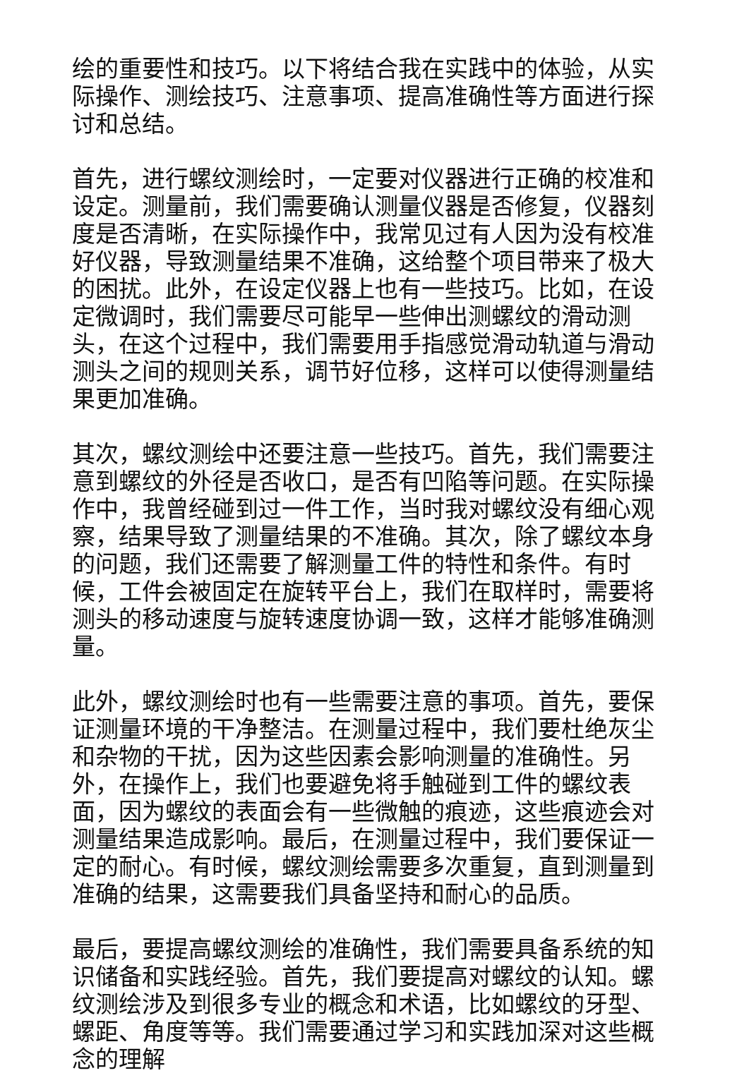绘的重要性和技巧。以下将结合我在实践中的体验，从实际操作、测绘技巧、注意事项、提高准确性等方面进行探讨和总结。
首先，进行螺纹测绘时，一定要对仪器进行正确的校准和设定。测量前，我们需要确认测量仪器是否修复，仪器刻度是否清晰，在实际操作中，我常见过有人因为没有校准好仪器，导致测量结果不准确，这给整个项目带来了极大的困扰。此外，在设定仪器上也有一些技巧。比如，在设定微调时，我们需要尽可能早一些伸出测螺纹的滑动测头，在这个过程中，我们需要用手指感觉滑动轨道与滑动测头之间的规则关系，调节好位移，这样可以使得测量结果更加准确。
其次，螺纹测绘中还要注意一些技巧。首先，我们需要注意到螺纹的外径是否收口，是否有凹陷等问题。在实际操作中，我曾经碰到过一件工作，当时我对螺纹没有细心观察，结果导致了测量结果的不准确。其次，除了螺纹本身的问题，我们还需要了解测量工件的特性和条件。有时候，工件会被固定在旋转平台上，我们在取样时，需要将测头的移动速度与旋转速度协调一致，这样才能够准确测量。
此外，螺纹测绘时也有一些需要注意的事项。首先，要保证测量环境的干净整洁。在测量过程中，我们要杜绝灰尘和杂物的干扰，因为这些因素会影响测量的准确性。另外，在操作上，我们也要避免将手触碰到工件的螺纹表面，因为螺纹的表面会有一些微触的痕迹，这些痕迹会对测量结果造成影响。最后，在测量过程中，我们要保证一定的耐心。有时候，螺纹测绘需要多次重复，直到测量到准确的结果，这需要我们具备坚持和耐心的品质。
最后，要提高螺纹测绘的准确性，我们需要具备系统的知识储备和实践经验。首先，我们要提高对螺纹的认知。螺纹测绘涉及到很多专业的概念和术语，比如螺纹的牙型、螺距、角度等等。我们需要通过学习和实践加深对这些概念的理解